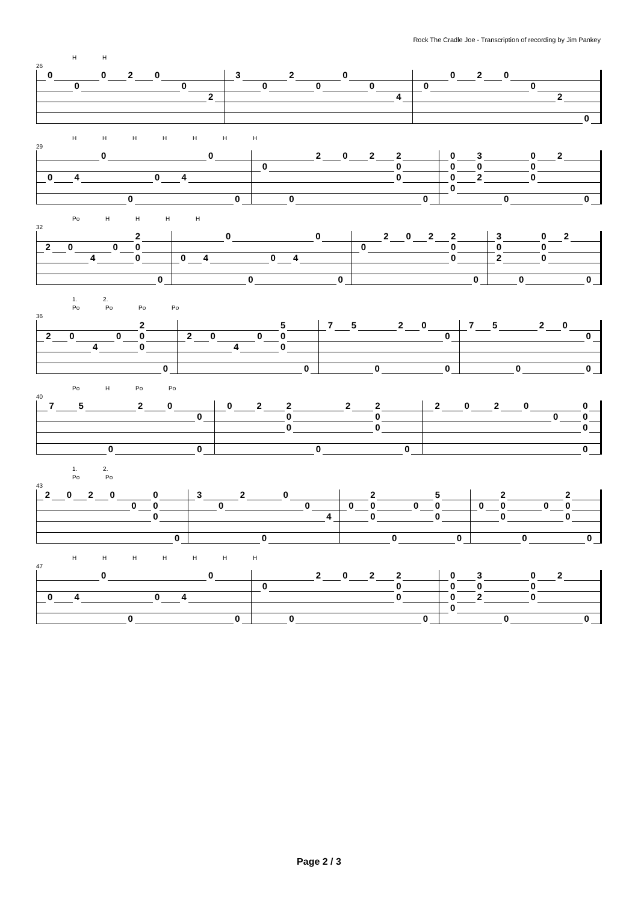Rock The Cradle Joe - Transcription of recording by Jim Pankey
H H
26
0 0 0 2 0 0 2 3 0 2 0 0 0 4 0 0 2 0 0 2 0
H H H H H H H
29
0 4 0 0 0 4 0 0 0 0 2 0 2 200 0 0000 302 0 000 2 0
Po H H H H
32
2 0 4 0 200 0 0 4 0 0 0 4 0 0 0 2 0 2 200 0 302 0 000 2 0
1. 2.
Po Po Po Po
36
2 0 4 0 200 0 2 0 4 0 500 0 7 5 0 2 0 0
0
7 5 0 2 0 0
0
Po H Po Po
40
7 5 0 2 0 0
0
0 2 200 0 2 200 0 2 0 2 0 0 000
0
1. 2.
Po Po
43
2 0 2 0 0 000 0 3 0 2 0 0 0 4 0 200 0 0 500 0 0 200 0 0 200 0
H H H H H H H
47
0 4 0 0 0 4 0 0 0 0 2 0 2 200 0 0000 302 0 000 2 0
Page 2 / 3